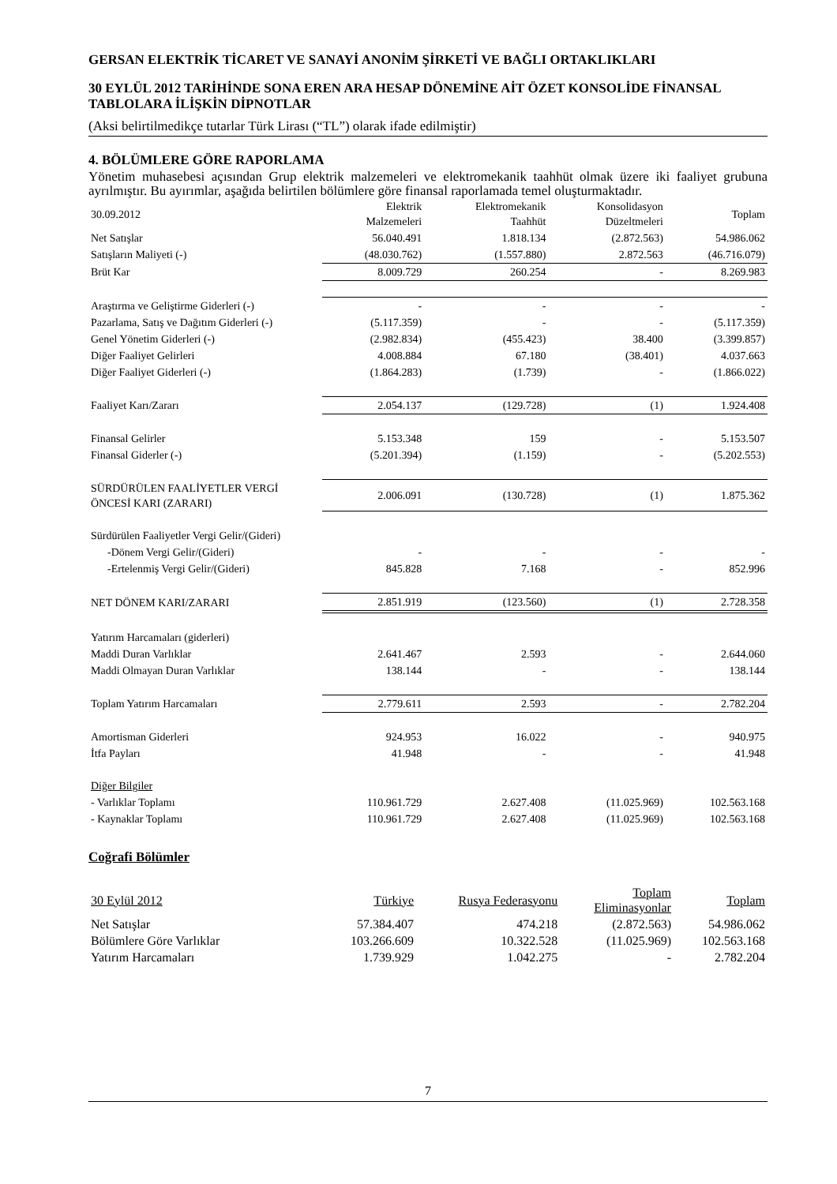GERSAN ELEKTRİK TİCARET VE SANAYİ ANONİM ŞİRKETİ VE BAĞLI ORTAKLIKLARI
30 EYLÜL 2012 TARİHİNDE SONA EREN ARA HESAP DÖNEMİNE AİT ÖZET KONSOLİDE FİNANSAL TABLOLARA İLİŞKİN DİPNOTLAR
(Aksi belirtilmedikçe tutarlar Türk Lirası (“TL”) olarak ifade edilmiştir)
4. BÖLÜMLERE GÖRE RAPORLAMA
Yönetim muhasebesi açısından Grup elektrik malzemeleri ve elektromekanik taahhüt olmak üzere iki faaliyet grubuna ayrılmıştır. Bu ayırımlar, aşağıda belirtilen bölümlere göre finansal raporlamada temel oluşturmaktadır.
| 30.09.2012 | Elektrik Malzemeleri | Elektromekanik Taahhüt | Konsolidasyon Düzeltmeleri | Toplam |
| --- | --- | --- | --- | --- |
| Net Satışlar | 56.040.491 | 1.818.134 | (2.872.563) | 54.986.062 |
| Satışların Maliyeti (-) | (48.030.762) | (1.557.880) | 2.872.563 | (46.716.079) |
| Brüt Kar | 8.009.729 | 260.254 | - | 8.269.983 |
| Araştırma ve Geliştirme Giderleri (-) | - | - | - | - |
| Pazarlama, Satış ve Dağıtım Giderleri (-) | (5.117.359) | - | - | (5.117.359) |
| Genel Yönetim Giderleri (-) | (2.982.834) | (455.423) | 38.400 | (3.399.857) |
| Diğer Faaliyet Gelirleri | 4.008.884 | 67.180 | (38.401) | 4.037.663 |
| Diğer Faaliyet Giderleri (-) | (1.864.283) | (1.739) | - | (1.866.022) |
| Faaliyet Karı/Zararı | 2.054.137 | (129.728) | (1) | 1.924.408 |
| Finansal Gelirler | 5.153.348 | 159 | - | 5.153.507 |
| Finansal Giderler (-) | (5.201.394) | (1.159) | - | (5.202.553) |
| SÜRDÜRÜLEN FAALİYETLER VERGİ ÖNCESİ KARI (ZARARI) | 2.006.091 | (130.728) | (1) | 1.875.362 |
| Sürdürülen Faaliyetler Vergi Gelir/(Gideri) | | | | |
| -Dönem Vergi Gelir/(Gideri) | - | - | - | - |
| -Ertelenmiş Vergi Gelir/(Gideri) | 845.828 | 7.168 | - | 852.996 |
| NET DÖNEM KARI/ZARARI | 2.851.919 | (123.560) | (1) | 2.728.358 |
| Yatırım Harcamaları (giderleri) | | | | |
| Maddi Duran Varlıklar | 2.641.467 | 2.593 | - | 2.644.060 |
| Maddi Olmayan Duran Varlıklar | 138.144 | - | - | 138.144 |
| Toplam Yatırım Harcamaları | 2.779.611 | 2.593 | - | 2.782.204 |
| Amortisman Giderleri | 924.953 | 16.022 | - | 940.975 |
| İtfa Payları | 41.948 | - | - | 41.948 |
| Diğer Bilgiler | | | | |
| - Varlıklar Toplamı | 110.961.729 | 2.627.408 | (11.025.969) | 102.563.168 |
| - Kaynaklar Toplamı | 110.961.729 | 2.627.408 | (11.025.969) | 102.563.168 |
Coğrafi Bölümler
| 30 Eylül 2012 | Türkiye | Rusya Federasyonu | Toplam Eliminasyonlar | Toplam |
| --- | --- | --- | --- | --- |
| Net Satışlar | 57.384.407 | 474.218 | (2.872.563) | 54.986.062 |
| Bölümlere Göre Varlıklar | 103.266.609 | 10.322.528 | (11.025.969) | 102.563.168 |
| Yatırım Harcamaları | 1.739.929 | 1.042.275 | - | 2.782.204 |
7